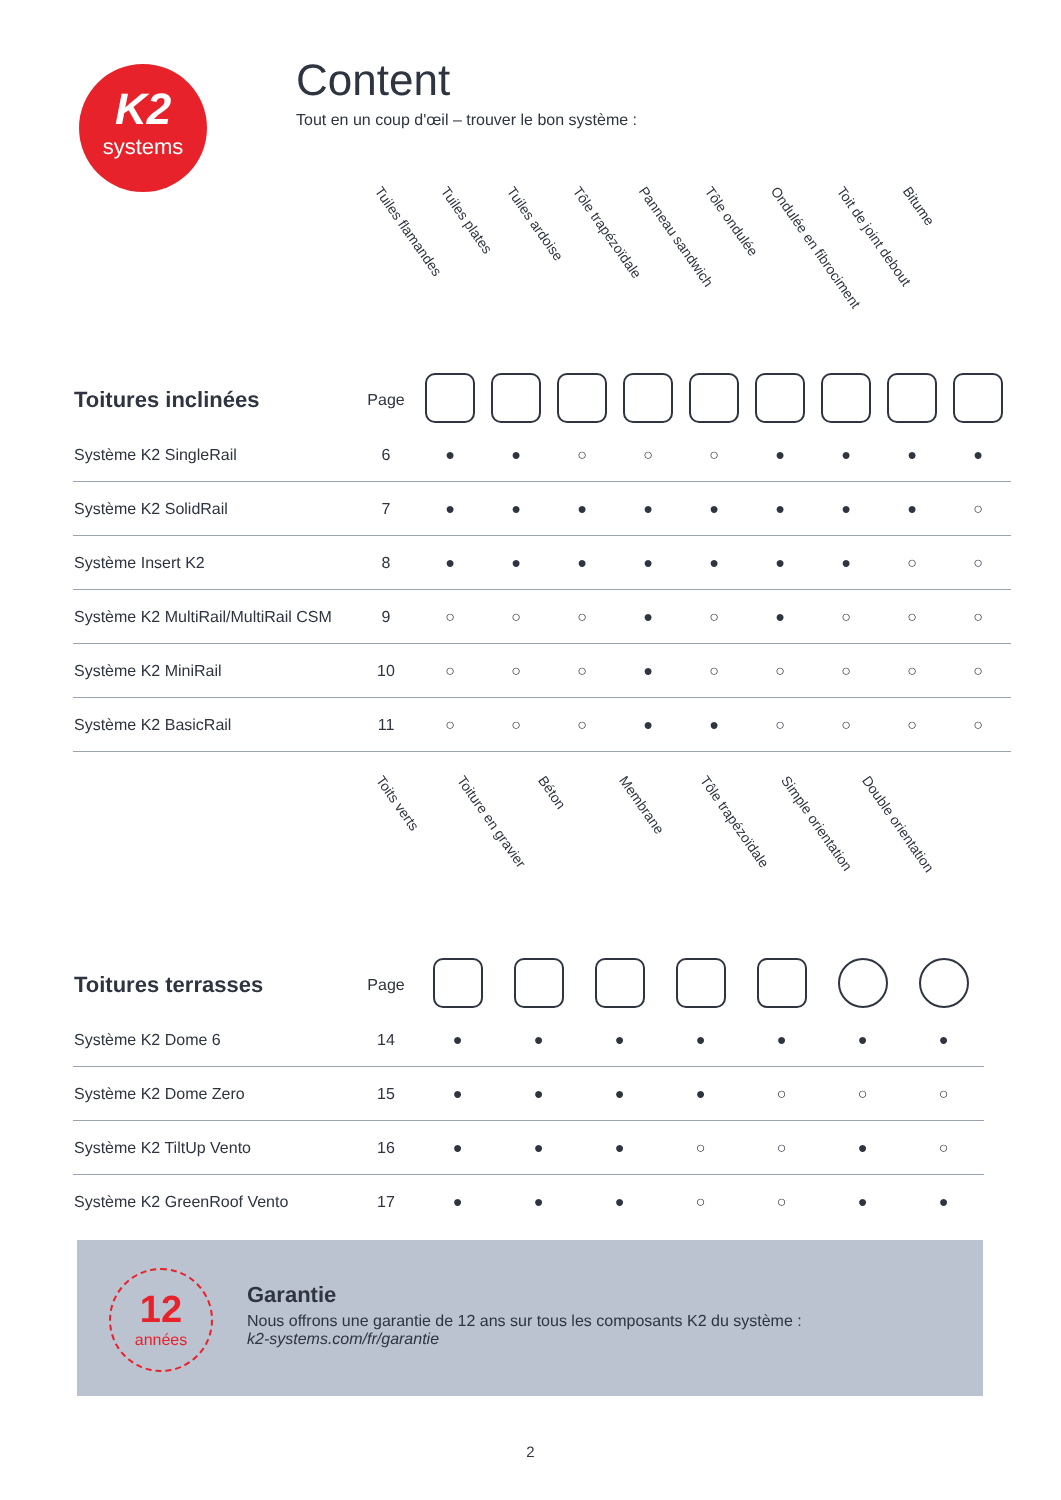K2
systems
Content
Tout en un coup d'œil – trouver le bon système :
| | | Tuiles flamandes | Tuiles plates | Tuiles ardoise | Tôle trapézoïdale | Panneau sandwich | Tôle ondulée | Ondulée en fibrociment | Toit de joint debout | Bitume |
| --- | --- | --- | --- | --- | --- | --- | --- | --- | --- | --- |
| Toitures inclinées | Page | | | | | | | | | |
| Système K2 SingleRail | 6 | ● | ● | ○ | ○ | ○ | ● | ● | ● | ● |
| Système K2 SolidRail | 7 | ● | ● | ● | ● | ● | ● | ● | ● | ○ |
| Système Insert K2 | 8 | ● | ● | ● | ● | ● | ● | ● | ○ | ○ |
| Système K2 MultiRail/MultiRail CSM | 9 | ○ | ○ | ○ | ● | ○ | ● | ○ | ○ | ○ |
| Système K2 MiniRail | 10 | ○ | ○ | ○ | ● | ○ | ○ | ○ | ○ | ○ |
| Système K2 BasicRail | 11 | ○ | ○ | ○ | ● | ● | ○ | ○ | ○ | ○ |
| | | Toits verts | Toiture en gravier | Béton | Membrane | Tôle trapézoïdale | Simple orientation | Double orientation |
| --- | --- | --- | --- | --- | --- | --- | --- | --- |
| Toitures terrasses | Page | | | | | | | |
| Système K2 Dome 6 | 14 | ● | ● | ● | ● | ● | ● | ● |
| Système K2 Dome Zero | 15 | ● | ● | ● | ● | ○ | ○ | ○ |
| Système K2 TiltUp Vento | 16 | ● | ● | ● | ○ | ○ | ● | ○ |
| Système K2 GreenRoof Vento | 17 | ● | ● | ● | ○ | ○ | ● | ● |
12
années
Garantie
Nous offrons une garantie de 12 ans sur tous les composants K2 du système :
k2-systems.com/fr/garantie
2